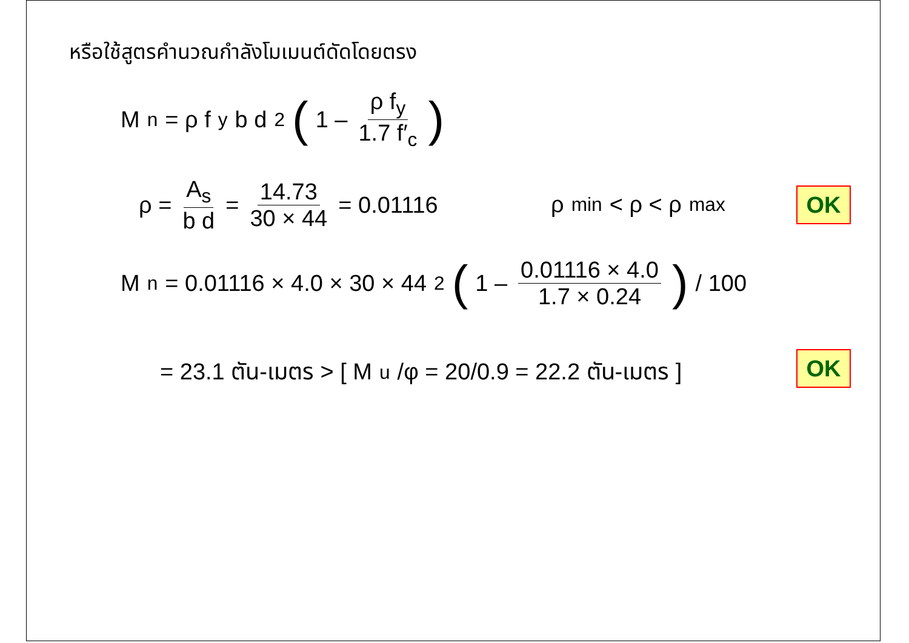หรือใช้สูตรคำนวณกำลังโมเมนต์ดัดโดยตรง
M<sub>n</sub> = ρ f<sub>y</sub> b d<sup>2</sup> (1 – ρ f<sub>y</sub> 1.7 f′<sub>c</sub>)
ρ = A<sub>s</sub> b d = 14.73 30 × 44 = 0.01116
ρ<sub>min</sub> < ρ < ρ<sub>max</sub> OK
M<sub>n</sub> = 0.01116 × 4.0 × 30 × 44<sup>2</sup> (1 – 0.01116 × 4.0 1.7 × 0.24) / 100
= 23.1 ตัน-เมตร > [ M<sub>u</sub>/φ = 20/0.9 = 22.2 ตัน-เมตร ]
OK